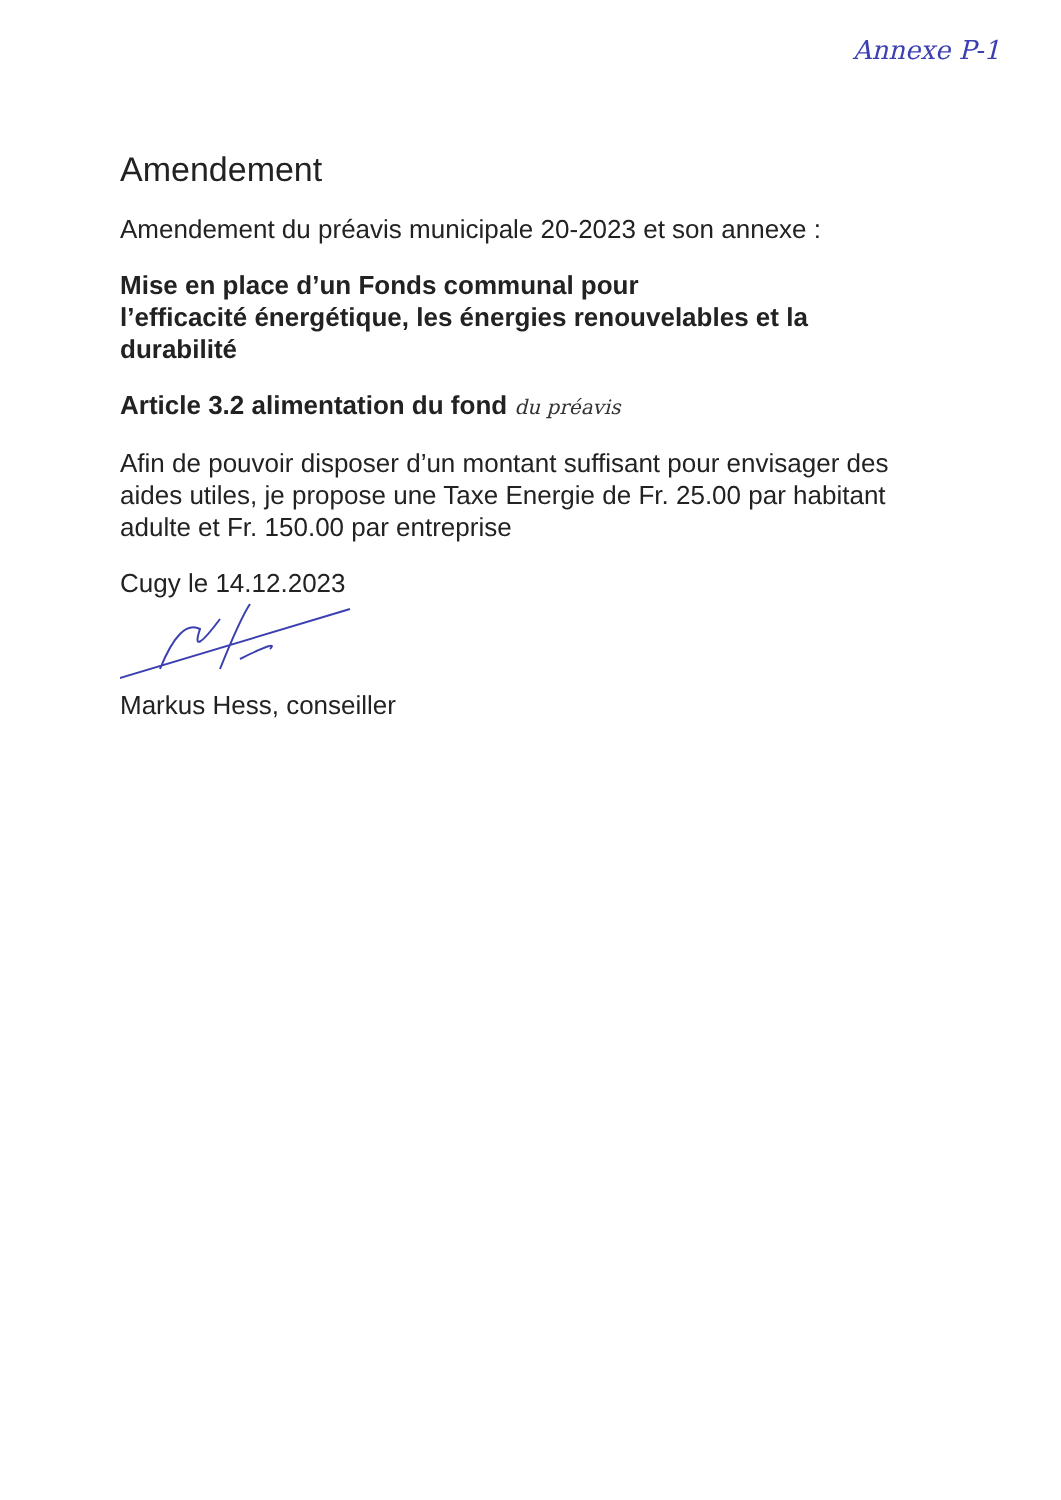Annexe P-1
Amendement
Amendement du préavis municipale 20-2023 et son annexe :
Mise en place d’un Fonds communal pour
l’efficacité énergétique, les énergies renouvelables et la durabilité
Article 3.2 alimentation du fond du préavis
Afin de pouvoir disposer d’un montant suffisant pour envisager des aides utiles, je propose une Taxe Energie de Fr. 25.00 par habitant adulte et Fr. 150.00 par entreprise
Cugy le 14.12.2023
Markus Hess, conseiller